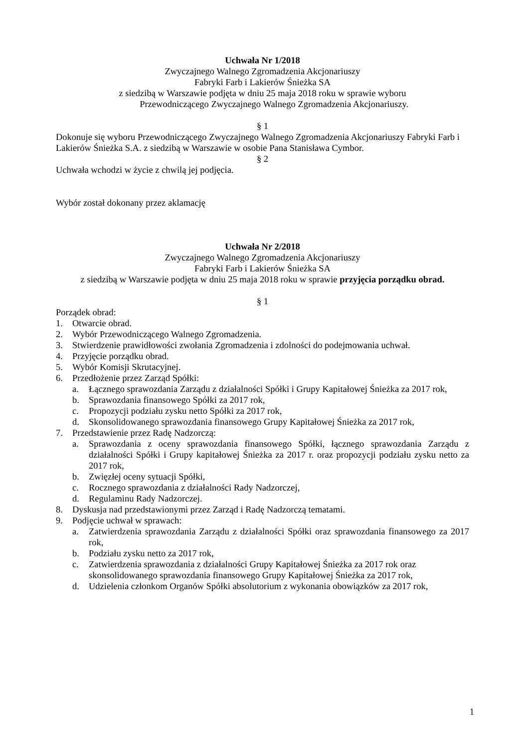Uchwała Nr 1/2018
Zwyczajnego Walnego Zgromadzenia Akcjonariuszy
Fabryki Farb i Lakierów Śnieżka SA
z siedzibą w Warszawie podjęta w dniu 25 maja 2018 roku w sprawie wyboru
Przewodniczącego Zwyczajnego Walnego Zgromadzenia Akcjonariuszy.
§ 1
Dokonuje się wyboru Przewodniczącego Zwyczajnego Walnego Zgromadzenia Akcjonariuszy Fabryki Farb i Lakierów Śnieżka S.A. z siedzibą w Warszawie w osobie Pana Stanisława Cymbor.
§ 2
Uchwała wchodzi w życie z chwilą jej podjęcia.
Wybór został dokonany przez aklamację
Uchwała Nr 2/2018
Zwyczajnego Walnego Zgromadzenia Akcjonariuszy
Fabryki Farb i Lakierów Śnieżka SA
z siedzibą w Warszawie podjęta w dniu 25 maja 2018 roku w sprawie przyjęcia porządku obrad.
§ 1
Porządek obrad:
1. Otwarcie obrad.
2. Wybór Przewodniczącego Walnego Zgromadzenia.
3. Stwierdzenie prawidłowości zwołania Zgromadzenia i zdolności do podejmowania uchwał.
4. Przyjęcie porządku obrad.
5. Wybór Komisji Skrutacyjnej.
6. Przedłożenie przez Zarząd Spółki:
a. Łącznego sprawozdania Zarządu z działalności Spółki i Grupy Kapitałowej Śnieżka za 2017 rok,
b. Sprawozdania finansowego Spółki za 2017 rok,
c. Propozycji podziału zysku netto Spółki za 2017 rok,
d. Skonsolidowanego sprawozdania finansowego Grupy Kapitałowej Śnieżka za 2017 rok,
7. Przedstawienie przez Radę Nadzorczą:
a. Sprawozdania z oceny sprawozdania finansowego Spółki, łącznego sprawozdania Zarządu z działalności Spółki i Grupy kapitałowej Śnieżka za 2017 r. oraz propozycji podziału zysku netto za 2017 rok,
b. Zwięzłej oceny sytuacji Spółki,
c. Rocznego sprawozdania z działalności Rady Nadzorczej,
d. Regulaminu Rady Nadzorczej.
8. Dyskusja nad przedstawionymi przez Zarząd i Radę Nadzorczą tematami.
9. Podjęcie uchwał w sprawach:
a. Zatwierdzenia sprawozdania Zarządu z działalności Spółki oraz sprawozdania finansowego za 2017 rok,
b. Podziału zysku netto za 2017 rok,
c. Zatwierdzenia sprawozdania z działalności Grupy Kapitałowej Śnieżka za 2017 rok oraz skonsolidowanego sprawozdania finansowego Grupy Kapitałowej Śnieżka za 2017 rok,
d. Udzielenia członkom Organów Spółki absolutorium z wykonania obowiązków za 2017 rok,
1